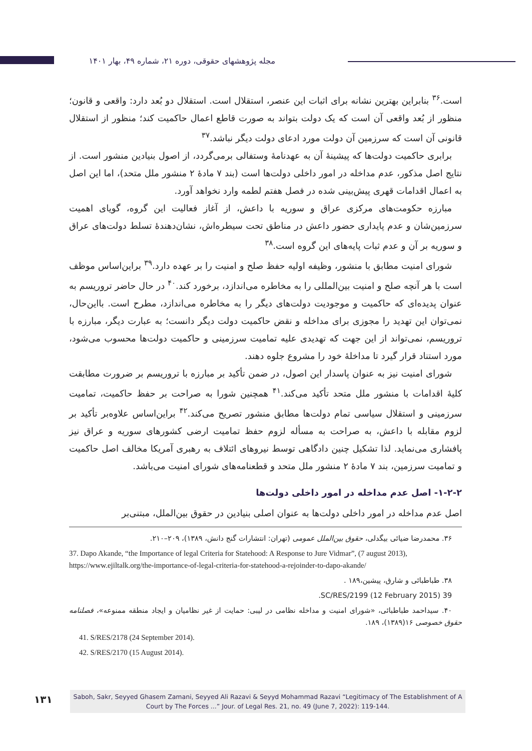مجله پژوهشهای حقوقی، دوره ۲۱، شماره ۴۹، بهار ۱۴۰۱
است.<sup>۳۶</sup> بنابراین بهترین نشانه برای اثبات این عنصر، استقلال است. استقلال دو بُعد دارد: واقعی و قانون؛ منظور از بُعد واقعی آن است که یک دولت بتواند به صورت قاطع اعمال حاکمیت کند؛ منظور از استقلال قانونی آن است که سرزمین آن دولت مورد ادعای دولت دیگر نباشد.<sup>۳۷</sup>
برابری حاکمیت دولت‌ها که پیشینهٔ آن به عهدنامهٔ وستفالی برمی‌گردد، از اصول بنیادین منشور است. از نتایج اصل مذکور، عدم مداخله در امور داخلی دولت‌ها است (بند ۷ مادهٔ ۲ منشور ملل متحد)، اما این اصل به اعمال اقدامات قهری پیش‌بینی شده در فصل هفتم لطمه وارد نخواهد آورد.
مبارزه حکومت‌های مرکزی عراق و سوریه با داعش، از آغاز فعالیت این گروه، گویای اهمیت سرزمین‌شان و عدم پایداری حضور داعش در مناطق تحت سیطره‌اش، نشان‌دهندهٔ تسلط دولت‌های عراق و سوریه بر آن و عدم ثبات پایه‌های این گروه است.<sup>۳۸</sup>
شورای امنیت مطابق با منشور، وظیفه اولیه حفظ صلح و امنیت را بر عهده دارد.<sup>۳۹</sup> براین‌اساس موظف است با هر آنچه صلح و امنیت بین‌المللی را به مخاطره می‌اندازد، برخورد کند.<sup>۴۰</sup> در حال حاضر تروریسم به عنوان پدیده‌ای که حاکمیت و موجودیت دولت‌های دیگر را به مخاطره می‌اندازد، مطرح است. بااین‌حال، نمی‌توان این تهدید را مجوزی برای مداخله و نقض حاکمیت دولت دیگر دانست؛ به عبارت دیگر، مبارزه با تروریسم، نمی‌تواند از این جهت که تهدیدی علیه تمامیت سرزمینی و حاکمیت دولت‌ها محسوب می‌شود، مورد استناد قرار گیرد تا مداخلهٔ خود را مشروع جلوه دهند.
شورای امنیت نیز به عنوان پاسدار این اصول، در ضمن تأکید بر مبارزه با تروریسم بر ضرورت مطابقت کلیهٔ اقدامات با منشور ملل متحد تأکید می‌کند.<sup>۴۱</sup> همچنین شورا به صراحت بر حفظ حاکمیت، تمامیت سرزمینی و استقلال سیاسی تمام دولت‌ها مطابق منشور تصریح می‌کند.<sup>۴۲</sup> براین‌اساس علاوه‌بر تأکید بر لزوم مقابله با داعش، به صراحت به مسأله لزوم حفظ تمامیت ارضی کشورهای سوریه و عراق نیز پافشاری می‌نماید. لذا تشکیل چنین دادگاهی توسط نیروهای ائتلاف به رهبری آمریکا مخالف اصل حاکمیت و تمامیت سرزمین، بند ۷ مادهٔ ۲ منشور ملل متحد و قطعنامه‌های شورای امنیت می‌باشد.
۱-۲-۲- اصل عدم مداخله در امور داخلی دولت‌ها
اصل عدم مداخله در امور داخلی دولت‌ها به عنوان اصلی بنیادین در حقوق بین‌الملل، مبتنی‌بر
۳۶. محمدرضا ضیائی بیگدلی، حقوق بین‌الملل عمومی (تهران: انتشارات گنج دانش، ۱۳۸۹)، ۲۰۹–۲۱۰.
37. Dapo Akande, “the Importance of legal Criteria for Statehood: A Response to Jure Vidmar”, (7 august 2013), https://www.ejiltalk.org/the-importance-of-legal-criteria-for-statehood-a-rejoinder-to-dapo-akande/
۳۸. طباطبائی و شارق، پیشین،۱۸۹ .
39 SC/RES/2199 (12 February 2015).
۴۰. سیداحمد طباطبائی، «شورای امنیت و مداخله نظامی در لیبی: حمایت از غیر نظامیان و ایجاد منطقه ممنوعه»، فصلنامه حقوق خصوصی ۱۶(۱۳۸۹)، ۱۸۹.
41. S/RES/2178 (24 September 2014).
42. S/RES/2170 (15 August 2014).
۱۳۱
Saboh, Sakr, Seyyed Ghasem Zamani, Seyyed Ali Razavi & Seyyd Mohammad Razavi “Legitimacy of The Establishment of A Court by The Forces ...” Jour. of Legal Res. 21, no. 49 (June 7, 2022): 119-144.